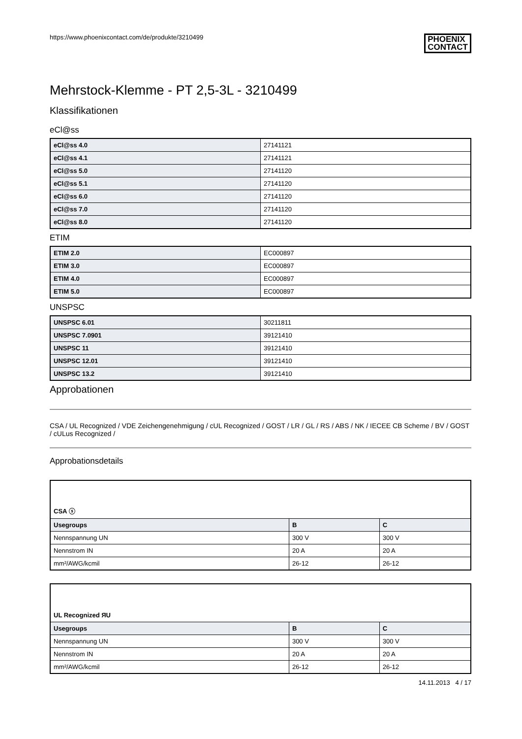https://www.phoenixcontact.com/de/produkte/3210499 PHOENIX
CONTACT
Mehrstock-Klemme - PT 2,5-3L - 3210499
Klassifikationen
eCl@ss
| eCl@ss 4.0 | 27141121 |
| eCl@ss 4.1 | 27141121 |
| eCl@ss 5.0 | 27141120 |
| eCl@ss 5.1 | 27141120 |
| eCl@ss 6.0 | 27141120 |
| eCl@ss 7.0 | 27141120 |
| eCl@ss 8.0 | 27141120 |
ETIM
| ETIM 2.0 | EC000897 |
| ETIM 3.0 | EC000897 |
| ETIM 4.0 | EC000897 |
| ETIM 5.0 | EC000897 |
UNSPSC
| UNSPSC 6.01 | 30211811 |
| UNSPSC 7.0901 | 39121410 |
| UNSPSC 11 | 39121410 |
| UNSPSC 12.01 | 39121410 |
| UNSPSC 13.2 | 39121410 |
Approbationen
CSA / UL Recognized / VDE Zeichengenehmigung / cUL Recognized / GOST / LR / GL / RS / ABS / NK / IECEE CB Scheme / BV / GOST / cULus Recognized /
Approbationsdetails
| CSA ⓢ | | |
| Usegroups | B | C |
| Nennspannung UN | 300 V | 300 V |
| Nennstrom IN | 20 A | 20 A |
| mm²/AWG/kcmil | 26-12 | 26-12 |
| UL Recognized ЯU | | |
| Usegroups | B | C |
| Nennspannung UN | 300 V | 300 V |
| Nennstrom IN | 20 A | 20 A |
| mm²/AWG/kcmil | 26-12 | 26-12 |
14.11.2013 4 / 17